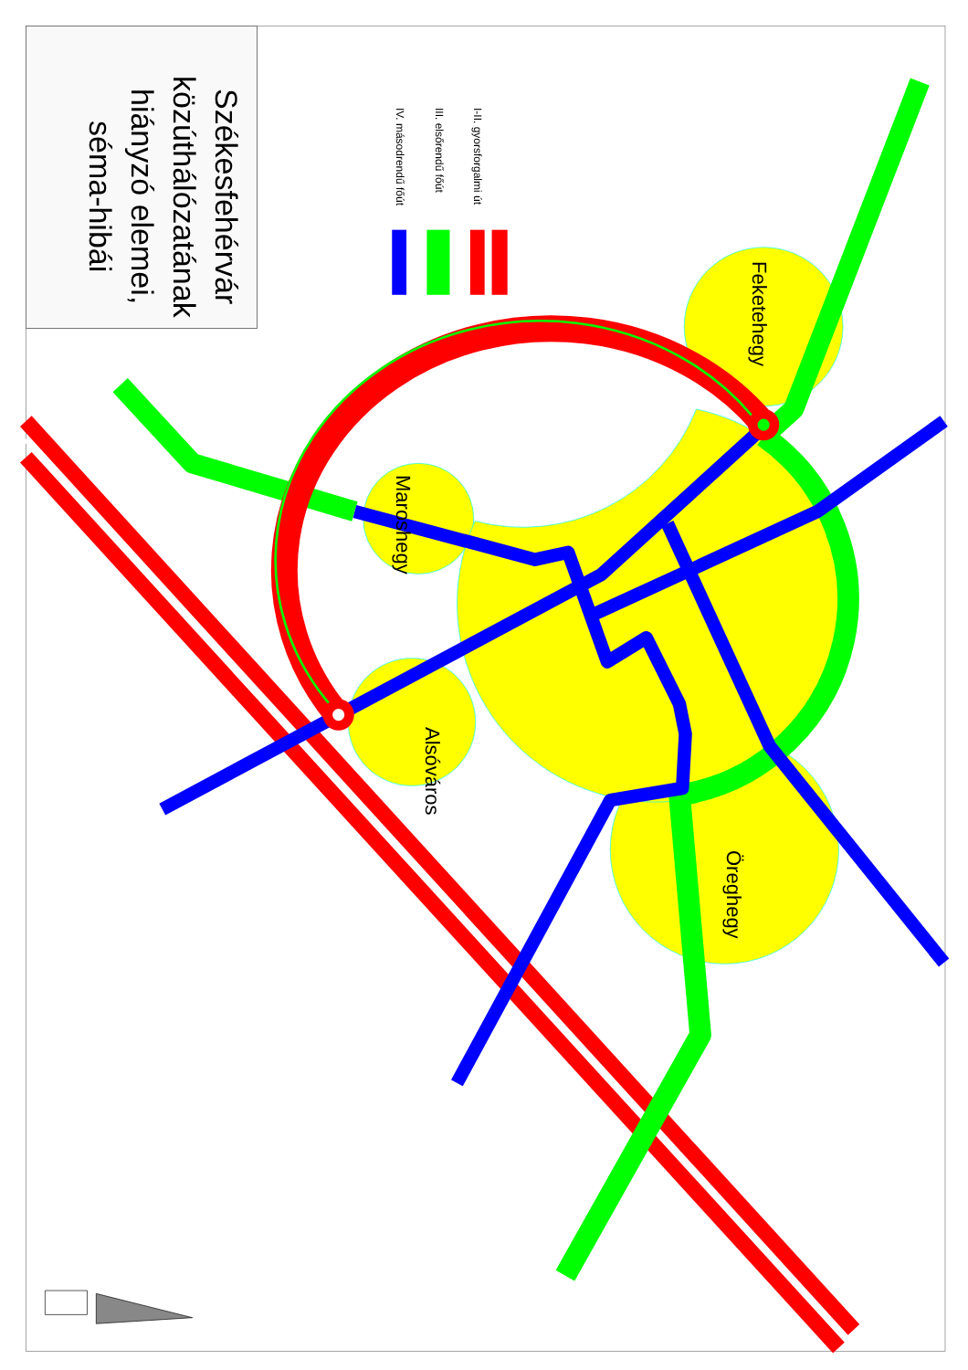Székesfehérvár közúthálózatának hiányzó elemei, séma-hibái
I-II. gyorsforgalmi út
III. elsőrendű főút
IV. másodrendű főút
Feketehegy
Maroshegy
Alsóváros
Öreghegy